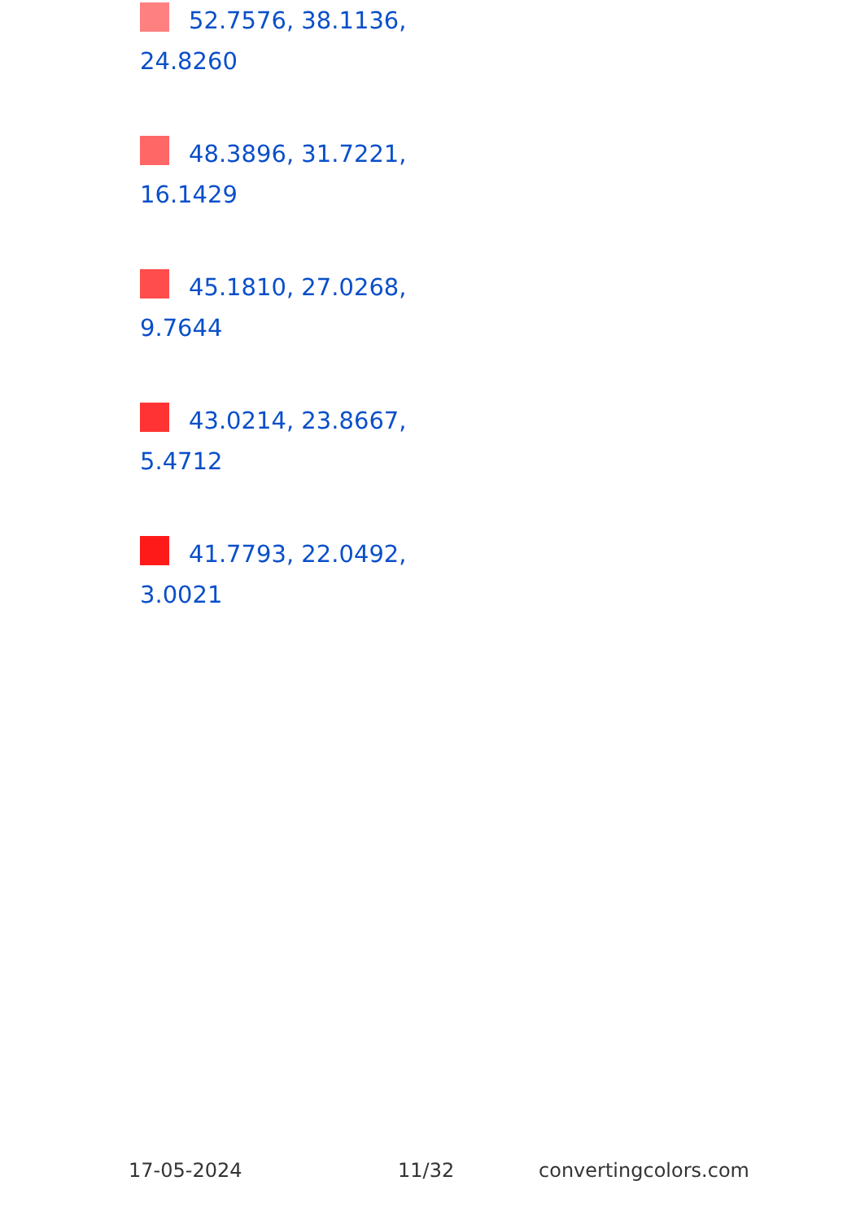52.7576, 38.1136, 24.8260
48.3896, 31.7221, 16.1429
45.1810, 27.0268, 9.7644
43.0214, 23.8667, 5.4712
41.7793, 22.0492, 3.0021
17-05-2024 11/32 convertingcolors.com